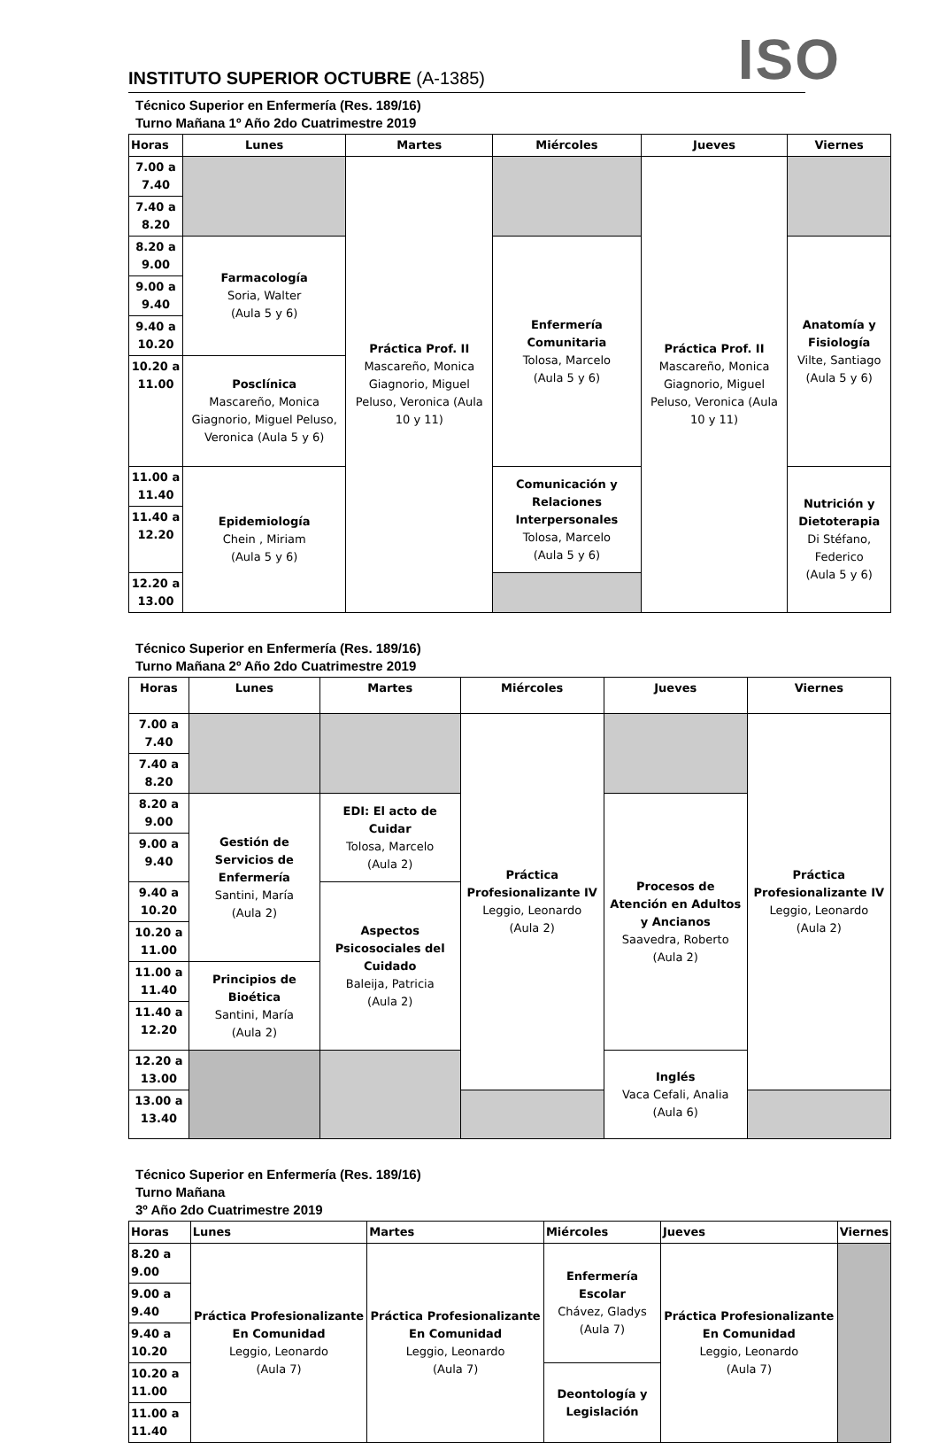INSTITUTO SUPERIOR OCTUBRE (A-1385)
ISO
Técnico Superior en Enfermería (Res. 189/16)
Turno Mañana 1º Año 2do Cuatrimestre 2019
| Horas | Lunes | Martes | Miércoles | Jueves | Viernes |
| --- | --- | --- | --- | --- | --- |
| 7.00 a 7.40 | | Práctica Prof. II Mascareño, Monica Giagnorio, Miguel Peluso, Veronica (Aula 10 y 11) | | Práctica Prof. II Mascareño, Monica Giagnorio, Miguel Peluso, Veronica (Aula 10 y 11) | |
| 7.40 a 8.20 | | | | | |
| 8.20 a 9.00 | Farmacología Soria, Walter (Aula 5 y 6) | | Enfermería Comunitaria Tolosa, Marcelo (Aula 5 y 6) | | Anatomía y Fisiología Vilte, Santiago (Aula 5 y 6) |
| 9.00 a 9.40 | | | | | |
| 9.40 a 10.20 | | | | | |
| 10.20 a 11.00 | Posclínica Mascareño, Monica Giagnorio, Miguel Peluso, Veronica (Aula 5 y 6) | | | | |
| 11.00 a 11.40 | Epidemiología Chein , Miriam (Aula 5 y 6) | | Comunicación y Relaciones Interpersonales Tolosa, Marcelo (Aula 5 y 6) | | Nutrición y Dietoterapia Di Stéfano, Federico (Aula 5 y 6) |
| 11.40 a 12.20 | | | | | |
| 12.20 a 13.00 | | | | | |
Técnico Superior en Enfermería (Res. 189/16)
Turno Mañana 2º Año 2do Cuatrimestre 2019
| Horas | Lunes | Martes | Miércoles | Jueves | Viernes |
| --- | --- | --- | --- | --- | --- |
| 7.00 a 7.40 | | | Práctica Profesionalizante IV Leggio, Leonardo (Aula 2) | | Práctica Profesionalizante IV Leggio, Leonardo (Aula 2) |
| 7.40 a 8.20 | | | | | |
| 8.20 a 9.00 | Gestión de Servicios de Enfermería Santini, María (Aula 2) | EDI: El acto de Cuidar Tolosa, Marcelo (Aula 2) | | Procesos de Atención en Adultos y Ancianos Saavedra, Roberto (Aula 2) | |
| 9.00 a 9.40 | | | | | |
| 9.40 a 10.20 | | Aspectos Psicosociales del Cuidado Baleija, Patricia (Aula 2) | | | |
| 10.20 a 11.00 | | | | | |
| 11.00 a 11.40 | Principios de Bioética Santini, María (Aula 2) | | | | |
| 11.40 a 12.20 | | | | | |
| 12.20 a 13.00 | | | | Inglés Vaca Cefali, Analia (Aula 6) | |
| 13.00 a 13.40 | | | | | |
Técnico Superior en Enfermería (Res. 189/16)
Turno Mañana
3º Año 2do Cuatrimestre 2019
| Horas | Lunes | Martes | Miércoles | Jueves | Viernes |
| --- | --- | --- | --- | --- | --- |
| 8.20 a 9.00 | Práctica Profesionalizante En Comunidad Leggio, Leonardo (Aula 7) | Práctica Profesionalizante En Comunidad Leggio, Leonardo (Aula 7) | Enfermería Escolar Chávez, Gladys (Aula 7) | Práctica Profesionalizante En Comunidad Leggio, Leonardo (Aula 7) | |
| 9.00 a 9.40 | | | | | |
| 9.40 a 10.20 | | | | | |
| 10.20 a 11.00 | | | Deontología y Legislación | | |
| 11.00 a 11.40 | | | | | |